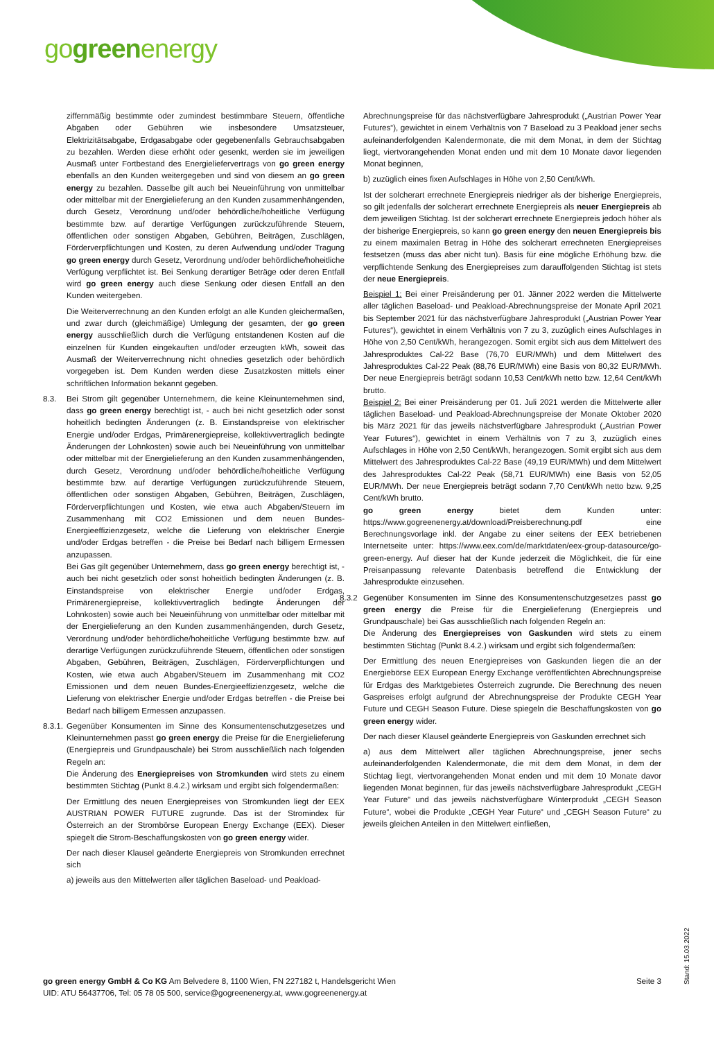gogreenenergy
ziffernmäßig bestimmte oder zumindest bestimmbare Steuern, öffentliche Abgaben oder Gebühren wie insbesondere Umsatzsteuer, Elektrizitätsabgabe, Erdgasabgabe oder gegebenenfalls Gebrauchsabgaben zu bezahlen. Werden diese erhöht oder gesenkt, werden sie im jeweiligen Ausmaß unter Fortbestand des Energieliefervertrags von go green energy ebenfalls an den Kunden weitergegeben und sind von diesem an go green energy zu bezahlen. Dasselbe gilt auch bei Neueinführung von unmittelbar oder mittelbar mit der Energielieferung an den Kunden zusammenhängenden, durch Gesetz, Verordnung und/oder behördliche/hoheitliche Verfügung bestimmte bzw. auf derartige Verfügungen zurückzuführende Steuern, öffentlichen oder sonstigen Abgaben, Gebühren, Beiträgen, Zuschlägen, Förderverpflichtungen und Kosten, zu deren Aufwendung und/oder Tragung go green energy durch Gesetz, Verordnung und/oder behördliche/hoheitliche Verfügung verpflichtet ist. Bei Senkung derartiger Beträge oder deren Entfall wird go green energy auch diese Senkung oder diesen Entfall an den Kunden weitergeben.
Die Weiterverrechnung an den Kunden erfolgt an alle Kunden gleichermaßen, und zwar durch (gleichmäßige) Umlegung der gesamten, der go green energy ausschließlich durch die Verfügung entstandenen Kosten auf die einzelnen für Kunden eingekauften und/oder erzeugten kWh, soweit das Ausmaß der Weiterverrechnung nicht ohnedies gesetzlich oder behördlich vorgegeben ist. Dem Kunden werden diese Zusatzkosten mittels einer schriftlichen Information bekannt gegeben.
8.3. Bei Strom gilt gegenüber Unternehmern, die keine Kleinunternehmen sind, dass go green energy berechtigt ist, - auch bei nicht gesetzlich oder sonst hoheitlich bedingten Änderungen (z. B. Einstandspreise von elektrischer Energie und/oder Erdgas, Primärenergiepreise, kollektivvertraglich bedingte Änderungen der Lohnkosten) sowie auch bei Neueinführung von unmittelbar oder mittelbar mit der Energielieferung an den Kunden zusammenhängenden, durch Gesetz, Verordnung und/oder behördliche/hoheitliche Verfügung bestimmte bzw. auf derartige Verfügungen zurückzuführende Steuern, öffentlichen oder sonstigen Abgaben, Gebühren, Beiträgen, Zuschlägen, Förderverpflichtungen und Kosten, wie etwa auch Abgaben/Steuern im Zusammenhang mit CO2 Emissionen und dem neuen Bundes-Energieeffizienzgesetz, welche die Lieferung von elektrischer Energie und/oder Erdgas betreffen - die Preise bei Bedarf nach billigem Ermessen anzupassen.
Bei Gas gilt gegenüber Unternehmern, dass go green energy berechtigt ist, - auch bei nicht gesetzlich oder sonst hoheitlich bedingten Änderungen (z. B. Einstandspreise von elektrischer Energie und/oder Erdgas, Primärenergiepreise, kollektivvertraglich bedingte Änderungen der Lohnkosten) sowie auch bei Neueinführung von unmittelbar oder mittelbar mit der Energielieferung an den Kunden zusammenhängenden, durch Gesetz, Verordnung und/oder behördliche/hoheitliche Verfügung bestimmte bzw. auf derartige Verfügungen zurückzuführende Steuern, öffentlichen oder sonstigen Abgaben, Gebühren, Beiträgen, Zuschlägen, Förderverpflichtungen und Kosten, wie etwa auch Abgaben/Steuern im Zusammenhang mit CO2 Emissionen und dem neuen Bundes-Energieeffizienzgesetz, welche die Lieferung von elektrischer Energie und/oder Erdgas betreffen - die Preise bei Bedarf nach billigem Ermessen anzupassen.
8.3.1.
Gegenüber Konsumenten im Sinne des Konsumentenschutzgesetzes und Kleinunternehmen passt go green energy die Preise für die Energielieferung (Energiepreis und Grundpauschale) bei Strom ausschließlich nach folgenden Regeln an:
Die Änderung des Energiepreises von Stromkunden wird stets zu einem bestimmten Stichtag (Punkt 8.4.2.) wirksam und ergibt sich folgendermaßen:
Der Ermittlung des neuen Energiepreises von Stromkunden liegt der EEX AUSTRIAN POWER FUTURE zugrunde. Das ist der Stromindex für Österreich an der Strombörse European Energy Exchange (EEX). Dieser spiegelt die Strom-Beschaffungskosten von go green energy wider.
Der nach dieser Klausel geänderte Energiepreis von Stromkunden errechnet sich
a) jeweils aus den Mittelwerten aller täglichen Baseload- und Peakload-
Abrechnungspreise für das nächstverfügbare Jahresprodukt („Austrian Power Year Futures“), gewichtet in einem Verhältnis von 7 Baseload zu 3 Peakload jener sechs aufeinanderfolgenden Kalendermonate, die mit dem Monat, in dem der Stichtag liegt, viertvorangehenden Monat enden und mit dem 10 Monate davor liegenden Monat beginnen,
b) zuzüglich eines fixen Aufschlages in Höhe von 2,50 Cent/kWh.
Ist der solcherart errechnete Energiepreis niedriger als der bisherige Energiepreis, so gilt jedenfalls der solcherart errechnete Energiepreis als neuer Energiepreis ab dem jeweiligen Stichtag. Ist der solcherart errechnete Energiepreis jedoch höher als der bisherige Energiepreis, so kann go green energy den neuen Energiepreis bis zu einem maximalen Betrag in Höhe des solcherart errechneten Energiepreises festsetzen (muss das aber nicht tun). Basis für eine mögliche Erhöhung bzw. die verpflichtende Senkung des Energiepreises zum darauffolgenden Stichtag ist stets der neue Energiepreis.
Beispiel 1: Bei einer Preisänderung per 01. Jänner 2022 werden die Mittelwerte aller täglichen Baseload- und Peakload-Abrechnungspreise der Monate April 2021 bis September 2021 für das nächstverfügbare Jahresprodukt („Austrian Power Year Futures“), gewichtet in einem Verhältnis von 7 zu 3, zuzüglich eines Aufschlages in Höhe von 2,50 Cent/kWh, herangezogen. Somit ergibt sich aus dem Mittelwert des Jahresproduktes Cal-22 Base (76,70 EUR/MWh) und dem Mittelwert des Jahresproduktes Cal-22 Peak (88,76 EUR/MWh) eine Basis von 80,32 EUR/MWh. Der neue Energiepreis beträgt sodann 10,53 Cent/kWh netto bzw. 12,64 Cent/kWh brutto.
Beispiel 2: Bei einer Preisänderung per 01. Juli 2021 werden die Mittelwerte aller täglichen Baseload- und Peakload-Abrechnungspreise der Monate Oktober 2020 bis März 2021 für das jeweils nächstverfügbare Jahresprodukt („Austrian Power Year Futures“), gewichtet in einem Verhältnis von 7 zu 3, zuzüglich eines Aufschlages in Höhe von 2,50 Cent/kWh, herangezogen. Somit ergibt sich aus dem Mittelwert des Jahresproduktes Cal-22 Base (49,19 EUR/MWh) und dem Mittelwert des Jahresproduktes Cal-22 Peak (58,71 EUR/MWh) eine Basis von 52,05 EUR/MWh. Der neue Energiepreis beträgt sodann 7,70 Cent/kWh netto bzw. 9,25 Cent/kWh brutto.
go green energy bietet dem Kunden unter: https://www.gogreenenergy.at/download/Preisberechnung.pdf eine Berechnungsvorlage inkl. der Angabe zu einer seitens der EEX betriebenen Internetseite unter: https://www.eex.com/de/marktdaten/eex-group-datasource/go-green-energy. Auf dieser hat der Kunde jederzeit die Möglichkeit, die für eine Preisanpassung relevante Datenbasis betreffend die Entwicklung der Jahresprodukte einzusehen.
8.3.2
Gegenüber Konsumenten im Sinne des Konsumentenschutzgesetzes passt go green energy die Preise für die Energielieferung (Energiepreis und Grundpauschale) bei Gas ausschließlich nach folgenden Regeln an:
Die Änderung des Energiepreises von Gaskunden wird stets zu einem bestimmten Stichtag (Punkt 8.4.2.) wirksam und ergibt sich folgendermaßen:
Der Ermittlung des neuen Energiepreises von Gaskunden liegen die an der Energiebörse EEX European Energy Exchange veröffentlichten Abrechnungspreise für Erdgas des Marktgebietes Österreich zugrunde. Die Berechnung des neuen Gaspreises erfolgt aufgrund der Abrechnungspreise der Produkte CEGH Year Future und CEGH Season Future. Diese spiegeln die Beschaffungskosten von go green energy wider.
Der nach dieser Klausel geänderte Energiepreis von Gaskunden errechnet sich
a) aus dem Mittelwert aller täglichen Abrechnungspreise, jener sechs aufeinanderfolgenden Kalendermonate, die mit dem dem Monat, in dem der Stichtag liegt, viertvorangehenden Monat enden und mit dem 10 Monate davor liegenden Monat beginnen, für das jeweils nächstverfügbare Jahresprodukt „CEGH Year Future“ und das jeweils nächstverfügbare Winterprodukt „CEGH Season Future“, wobei die Produkte „CEGH Year Future“ und „CEGH Season Future“ zu jeweils gleichen Anteilen in den Mittelwert einfließen,
go green energy GmbH & Co KG Am Belvedere 8, 1100 Wien, FN 227182 t, Handelsgericht Wien
UID: ATU 56437706, Tel: 05 78 05 500, service@gogreenenergy.at, www.gogreenenergy.at
Seite 3
Stand: 15.03.2022